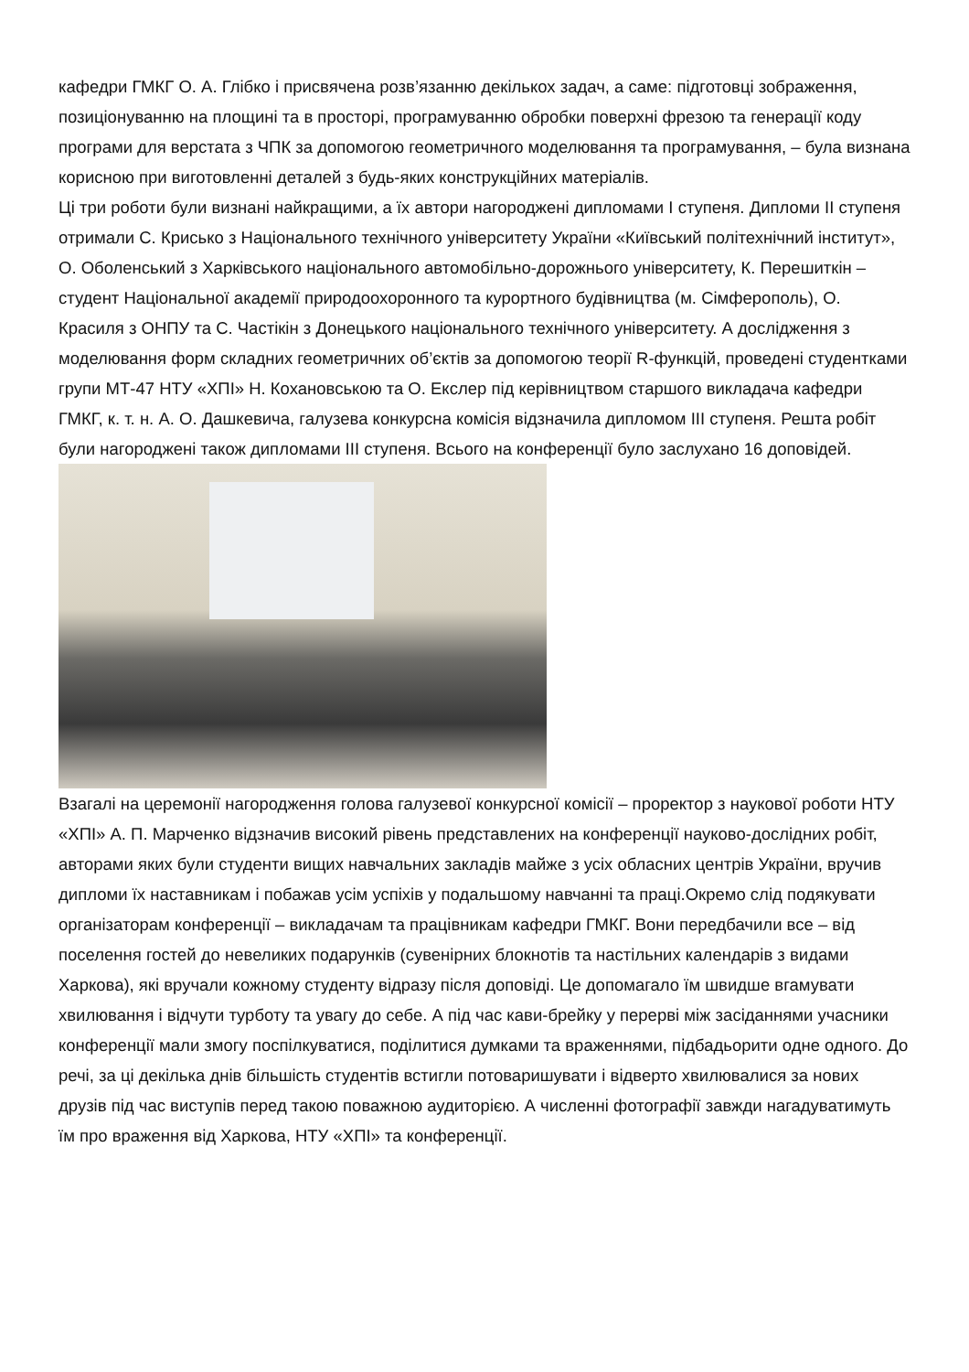кафедри ГМКГ О. А. Глібко і присвячена розв’язанню декількох задач, а саме: підготовці зображення, позиціонуванню на площині та в просторі, програмуванню обробки поверхні фрезою та генерації коду програми для верстата з ЧПК за допомогою геометричного моделювання та програмування, – була визнана корисною при виготовленні деталей з будь-яких конструкційних матеріалів.
Ці три роботи були визнані найкращими, а їх автори нагороджені дипломами I ступеня. Дипломи II ступеня отримали С. Крисько з Національного технічного університету України «Київський політехнічний інститут», О. Оболенський з Харківського національного автомобільно-дорожнього університету, К. Перешиткін – студент Національної академії природоохоронного та курортного будівництва (м. Сімферополь), О. Красиля з ОНПУ та С. Частікін з Донецького національного технічного університету. А дослідження з моделювання форм складних геометричних об’єктів за допомогою теорії R-функцій, проведені студентками групи МТ-47 НТУ «ХПІ» Н. Кохановською та О. Екслер під керівництвом старшого викладача кафедри ГМКГ, к. т. н. А. О. Дашкевича, галузева конкурсна комісія відзначила дипломом III ступеня. Решта робіт були нагороджені також дипломами III ступеня. Всього на конференції було заслухано 16 доповідей.
Взагалі на церемонії нагородження голова галузевої конкурсної комісії – проректор з наукової роботи НТУ «ХПІ» А. П. Марченко відзначив високий рівень представлених на конференції науково-дослідних робіт, авторами яких були студенти вищих навчальних закладів майже з усіх обласних центрів України, вручив дипломи їх наставникам і побажав усім успіхів у подальшому навчанні та праці.Окремо слід подякувати організаторам конференції – викладачам та працівникам кафедри ГМКГ. Вони передбачили все – від поселення гостей до невеликих подарунків (сувенірних блокнотів та настільних календарів з видами Харкова), які вручали кожному студенту відразу після доповіді. Це допомагало їм швидше вгамувати хвилювання і відчути турботу та увагу до себе. А під час кави-брейку у перерві між засіданнями учасники конференції мали змогу поспілкуватися, поділитися думками та враженнями, підбадьорити одне одного. До речі, за ці декілька днів більшість студентів встигли потоваришувати і відверто хвилювалися за нових друзів під час виступів перед такою поважною аудиторією. А численні фотографії завжди нагадуватимуть їм про враження від Харкова, НТУ «ХПІ» та конференції.